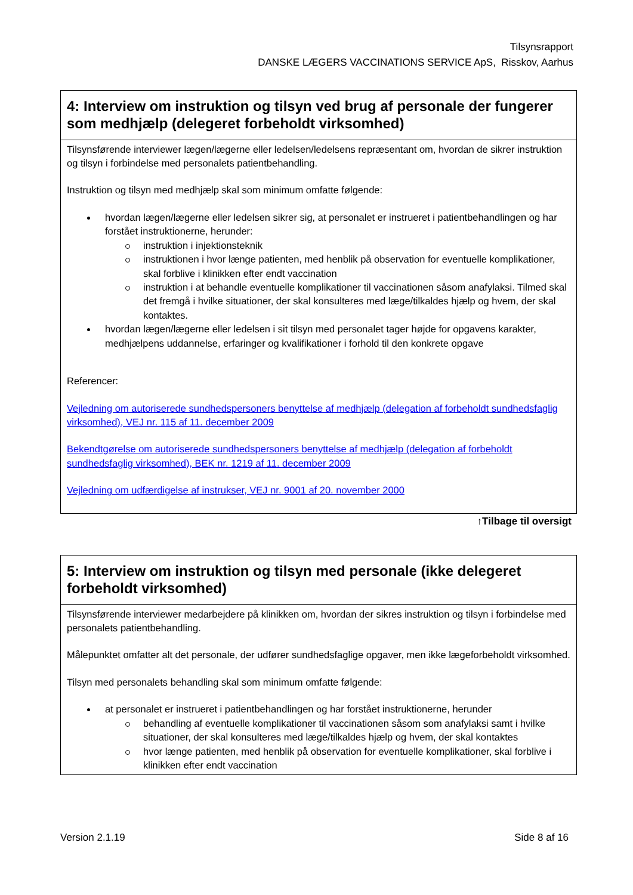Tilsynsrapport
DANSKE LÆGERS VACCINATIONS SERVICE ApS, Risskov, Aarhus
| 4: Interview om instruktion og tilsyn ved brug af personale der fungerer som medhjælp (delegeret forbeholdt virksomhed) |
| Tilsynsførende interviewer lægen/lægerne eller ledelsen/ledelsens repræsentant om, hvordan de sikrer instruktion og tilsyn i forbindelse med personalets patientbehandling. Instruktion og tilsyn med medhjælp skal som minimum omfatte følgende: hvordan lægen/lægerne eller ledelsen sikrer sig, at personalet er instrueret i patientbehandlingen og har forstået instruktionerne, herunder: instruktion i injektionsteknik instruktionen i hvor længe patienten, med henblik på observation for eventuelle komplikationer, skal forblive i klinikken efter endt vaccination instruktion i at behandle eventuelle komplikationer til vaccinationen såsom anafylaksi. Tilmed skal det fremgå i hvilke situationer, der skal konsulteres med læge/tilkaldes hjælp og hvem, der skal kontaktes. hvordan lægen/lægerne eller ledelsen i sit tilsyn med personalet tager højde for opgavens karakter, medhjælpens uddannelse, erfaringer og kvalifikationer i forhold til den konkrete opgave Referencer: Vejledning om autoriserede sundhedspersoners benyttelse af medhjælp (delegation af forbeholdt sundhedsfaglig virksomhed), VEJ nr. 115 af 11. december 2009 Bekendtgørelse om autoriserede sundhedspersoners benyttelse af medhjælp (delegation af forbeholdt sundhedsfaglig virksomhed), BEK nr. 1219 af 11. december 2009 Vejledning om udfærdigelse af instrukser, VEJ nr. 9001 af 20. november 2000 |
↑Tilbage til oversigt
| 5: Interview om instruktion og tilsyn med personale (ikke delegeret forbeholdt virksomhed) |
| Tilsynsførende interviewer medarbejdere på klinikken om, hvordan der sikres instruktion og tilsyn i forbindelse med personalets patientbehandling. Målepunktet omfatter alt det personale, der udfører sundhedsfaglige opgaver, men ikke lægeforbeholdt virksomhed. Tilsyn med personalets behandling skal som minimum omfatte følgende: at personalet er instrueret i patientbehandlingen og har forstået instruktionerne, herunder behandling af eventuelle komplikationer til vaccinationen såsom som anafylaksi samt i hvilke situationer, der skal konsulteres med læge/tilkaldes hjælp og hvem, der skal kontaktes hvor længe patienten, med henblik på observation for eventuelle komplikationer, skal forblive i klinikken efter endt vaccination |
Version 2.1.19 Side 8 af 16